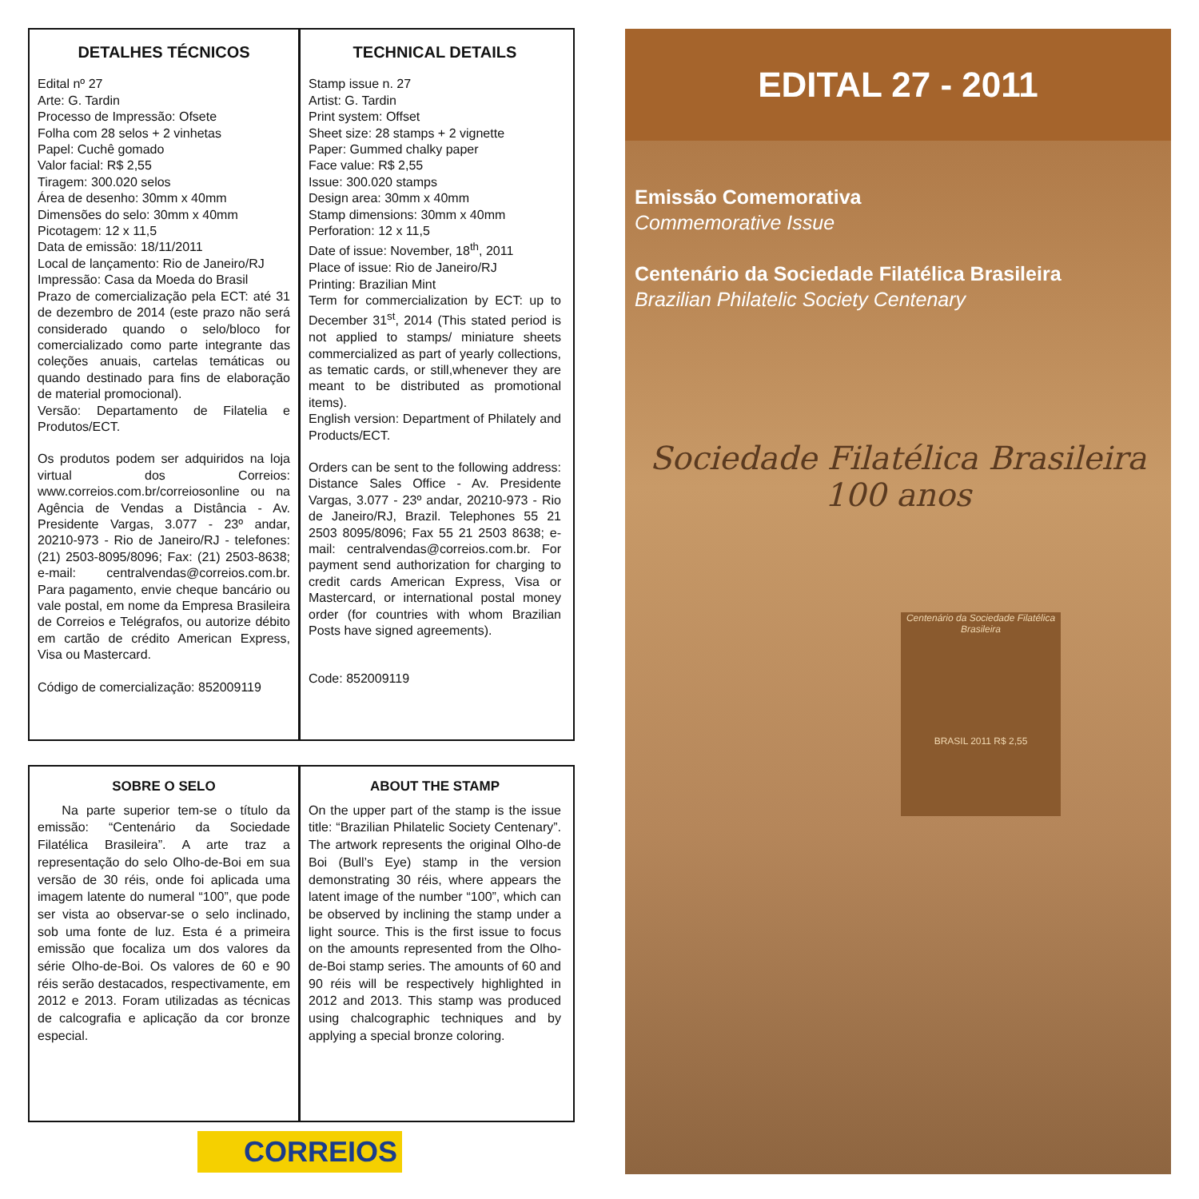DETALHES TÉCNICOS
Edital nº 27
Arte: G. Tardin
Processo de Impressão: Ofsete
Folha com 28 selos + 2 vinhetas
Papel: Cuchê gomado
Valor facial: R$ 2,55
Tiragem: 300.020 selos
Área de desenho: 30mm x 40mm
Dimensões do selo: 30mm x 40mm
Picotagem: 12 x 11,5
Data de emissão: 18/11/2011
Local de lançamento: Rio de Janeiro/RJ
Impressão: Casa da Moeda do Brasil
Prazo de comercialização pela ECT: até 31 de dezembro de 2014 (este prazo não será considerado quando o selo/bloco for comercializado como parte integrante das coleções anuais, cartelas temáticas ou quando destinado para fins de elaboração de material promocional).
Versão: Departamento de Filatelia e Produtos/ECT.
Os produtos podem ser adquiridos na loja virtual dos Correios: www.correios.com.br/correiosonline ou na Agência de Vendas a Distância - Av. Presidente Vargas, 3.077 - 23º andar, 20210-973 - Rio de Janeiro/RJ - telefones: (21) 2503-8095/8096; Fax: (21) 2503-8638; e-mail: centralvendas@correios.com.br. Para pagamento, envie cheque bancário ou vale postal, em nome da Empresa Brasileira de Correios e Telégrafos, ou autorize débito em cartão de crédito American Express, Visa ou Mastercard.
Código de comercialização: 852009119
TECHNICAL DETAILS
Stamp issue n. 27
Artist: G. Tardin
Print system: Offset
Sheet size: 28 stamps + 2 vignette
Paper: Gummed chalky paper
Face value: R$ 2,55
Issue: 300.020 stamps
Design area: 30mm x 40mm
Stamp dimensions: 30mm x 40mm
Perforation: 12 x 11,5
Date of issue: November, 18<sup>th</sup>, 2011
Place of issue: Rio de Janeiro/RJ
Printing: Brazilian Mint
Term for commercialization by ECT: up to December 31<sup>st</sup>, 2014 (This stated period is not applied to stamps/ miniature sheets commercialized as part of yearly collections, as tematic cards, or still,whenever they are meant to be distributed as promotional items).
English version: Department of Philately and Products/ECT.
Orders can be sent to the following address: Distance Sales Office - Av. Presidente Vargas, 3.077 - 23º andar, 20210-973 - Rio de Janeiro/RJ, Brazil. Telephones 55 21 2503 8095/8096; Fax 55 21 2503 8638; e-mail: centralvendas@correios.com.br. For payment send authorization for charging to credit cards American Express, Visa or Mastercard, or international postal money order (for countries with whom Brazilian Posts have signed agreements).
Code: 852009119
SOBRE O SELO
Na parte superior tem-se o título da emissão: “Centenário da Sociedade Filatélica Brasileira”. A arte traz a representação do selo Olho-de-Boi em sua versão de 30 réis, onde foi aplicada uma imagem latente do numeral “100”, que pode ser vista ao observar-se o selo inclinado, sob uma fonte de luz. Esta é a primeira emissão que focaliza um dos valores da série Olho-de-Boi. Os valores de 60 e 90 réis serão destacados, respectivamente, em 2012 e 2013. Foram utilizadas as técnicas de calcografia e aplicação da cor bronze especial.
ABOUT THE STAMP
On the upper part of the stamp is the issue title: “Brazilian Philatelic Society Centenary”. The artwork represents the original Olho-de Boi (Bull’s Eye) stamp in the version demonstrating 30 réis, where appears the latent image of the number “100”, which can be observed by inclining the stamp under a light source. This is the first issue to focus on the amounts represented from the Olho-de-Boi stamp series. The amounts of 60 and 90 réis will be respectively highlighted in 2012 and 2013. This stamp was produced using chalcographic techniques and by applying a special bronze coloring.
CORREIOS
EDITAL 27 - 2011
Emissão Comemorativa
Commemorative Issue
Centenário da Sociedade Filatélica Brasileira
Brazilian Philatelic Society Centenary
Sociedade Filatélica Brasileira
100 anos
Centenário da Sociedade Filatélica Brasileira
BRASIL 2011 R$ 2,55